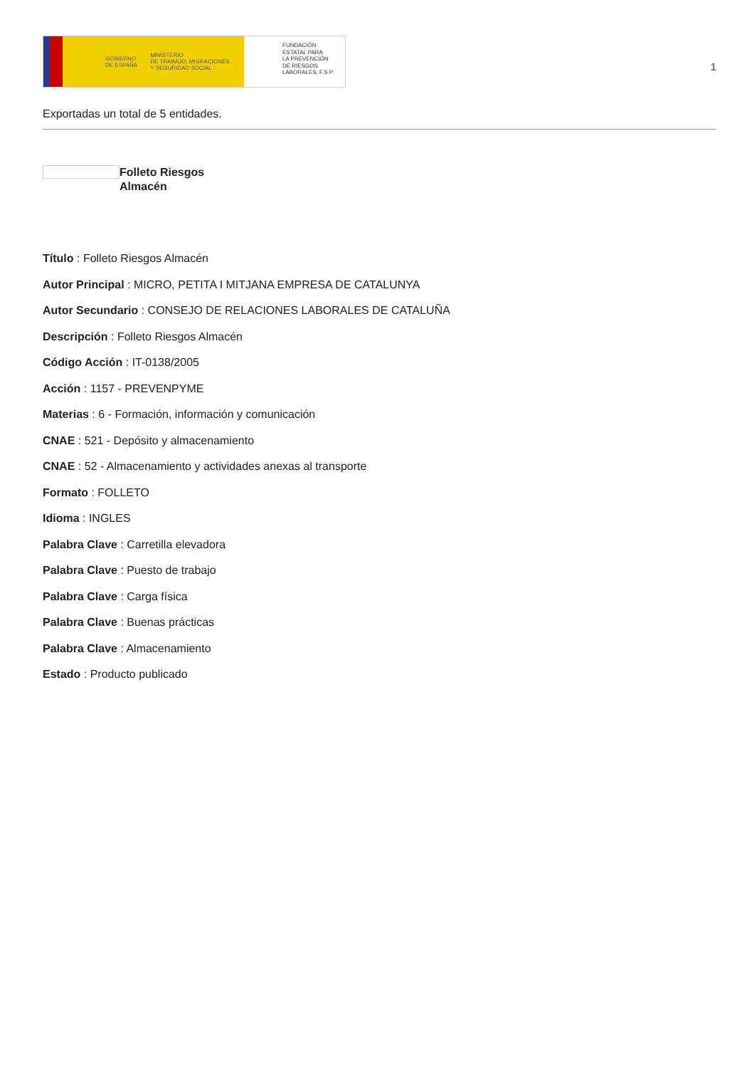GOBIERNO
DE ESPAÑA MINISTERIO
DE TRABAJO, MIGRACIONES
Y SEGURIDAD SOCIAL
FUNDACIÓN
ESTATAL PARA
LA PREVENCIÓN
DE RIESGOS
LABORALES, F.S.P.
1
Exportadas un total de 5 entidades.
Folleto Riesgos
Almacén
Título : Folleto Riesgos Almacén
Autor Principal : MICRO, PETITA I MITJANA EMPRESA DE CATALUNYA
Autor Secundario : CONSEJO DE RELACIONES LABORALES DE CATALUÑA
Descripción : Folleto Riesgos Almacén
Código Acción : IT-0138/2005
Acción : 1157 - PREVENPYME
Materias : 6 - Formación, información y comunicación
CNAE : 521 - Depósito y almacenamiento
CNAE : 52 - Almacenamiento y actividades anexas al transporte
Formato : FOLLETO
Idioma : INGLES
Palabra Clave : Carretilla elevadora
Palabra Clave : Puesto de trabajo
Palabra Clave : Carga física
Palabra Clave : Buenas prácticas
Palabra Clave : Almacenamiento
Estado : Producto publicado